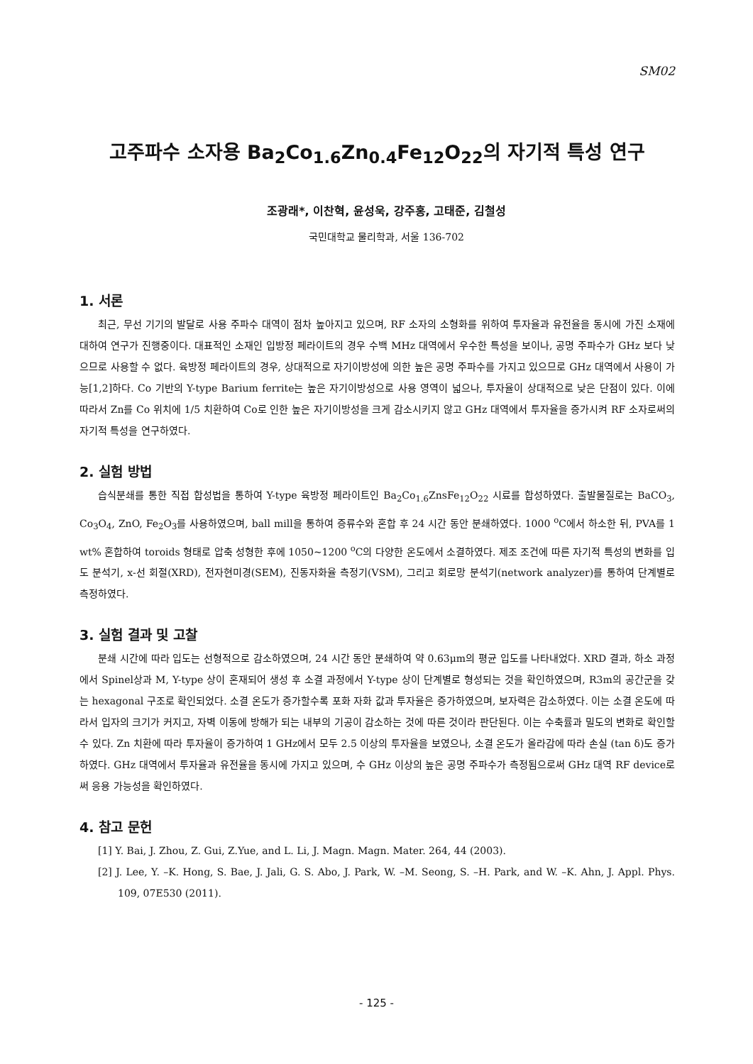SM02
고주파수 소자용 Ba<sub>2</sub>Co<sub>1.6</sub>Zn<sub>0.4</sub>Fe<sub>12</sub>O<sub>22</sub>의 자기적 특성 연구
조광래*, 이찬혁, 윤성욱, 강주홍, 고태준, 김철성
국민대학교 물리학과, 서울 136-702
1. 서론
최근, 무선 기기의 발달로 사용 주파수 대역이 점차 높아지고 있으며, RF 소자의 소형화를 위하여 투자율과 유전율을 동시에 가진 소재에 대하여 연구가 진행중이다. 대표적인 소재인 입방정 페라이트의 경우 수백 MHz 대역에서 우수한 특성을 보이나, 공명 주파수가 GHz 보다 낮으므로 사용할 수 없다. 육방정 페라이트의 경우, 상대적으로 자기이방성에 의한 높은 공명 주파수를 가지고 있으므로 GHz 대역에서 사용이 가능[1,2]하다. Co 기반의 Y-type Barium ferrite는 높은 자기이방성으로 사용 영역이 넓으나, 투자율이 상대적으로 낮은 단점이 있다. 이에 따라서 Zn를 Co 위치에 1/5 치환하여 Co로 인한 높은 자기이방성을 크게 감소시키지 않고 GHz 대역에서 투자율을 증가시켜 RF 소자로써의 자기적 특성을 연구하였다.
2. 실험 방법
습식분쇄를 통한 직접 합성법을 통하여 Y-type 육방정 페라이트인 Ba<sub>2</sub>Co<sub>1.6</sub>ZnsFe<sub>12</sub>O<sub>22</sub> 시료를 합성하였다. 출발물질로는 BaCO<sub>3</sub>, Co<sub>3</sub>O<sub>4</sub>, ZnO, Fe<sub>2</sub>O<sub>3</sub>를 사용하였으며, ball mill을 통하여 증류수와 혼합 후 24 시간 동안 분쇄하였다. 1000 <sup>o</sup>C에서 하소한 뒤, PVA를 1 wt% 혼합하여 toroids 형태로 압축 성형한 후에 1050~1200 <sup>o</sup>C의 다양한 온도에서 소결하였다. 제조 조건에 따른 자기적 특성의 변화를 입도 분석기, x-선 회절(XRD), 전자현미경(SEM), 진동자화율 측정기(VSM), 그리고 회로망 분석기(network analyzer)를 통하여 단계별로 측정하였다.
3. 실험 결과 및 고찰
분쇄 시간에 따라 입도는 선형적으로 감소하였으며, 24 시간 동안 분쇄하여 약 0.63μm의 평균 입도를 나타내었다. XRD 결과, 하소 과정에서 Spinel상과 M, Y-type 상이 혼재되어 생성 후 소결 과정에서 Y-type 상이 단계별로 형성되는 것을 확인하였으며, R3m의 공간군을 갖는 hexagonal 구조로 확인되었다. 소결 온도가 증가할수록 포화 자화 값과 투자율은 증가하였으며, 보자력은 감소하였다. 이는 소결 온도에 따라서 입자의 크기가 커지고, 자벽 이동에 방해가 되는 내부의 기공이 감소하는 것에 따른 것이라 판단된다. 이는 수축률과 밀도의 변화로 확인할 수 있다. Zn 치환에 따라 투자율이 증가하여 1 GHz에서 모두 2.5 이상의 투자율을 보였으나, 소결 온도가 올라감에 따라 손실 (tan δ)도 증가하였다. GHz 대역에서 투자율과 유전율을 동시에 가지고 있으며, 수 GHz 이상의 높은 공명 주파수가 측정됨으로써 GHz 대역 RF device로써 응용 가능성을 확인하였다.
4. 참고 문헌
[1] Y. Bai, J. Zhou, Z. Gui, Z.Yue, and L. Li, J. Magn. Magn. Mater. 264, 44 (2003).
[2] J. Lee, Y. –K. Hong, S. Bae, J. Jali, G. S. Abo, J. Park, W. –M. Seong, S. –H. Park, and W. –K. Ahn, J. Appl. Phys. 109, 07E530 (2011).
- 125 -